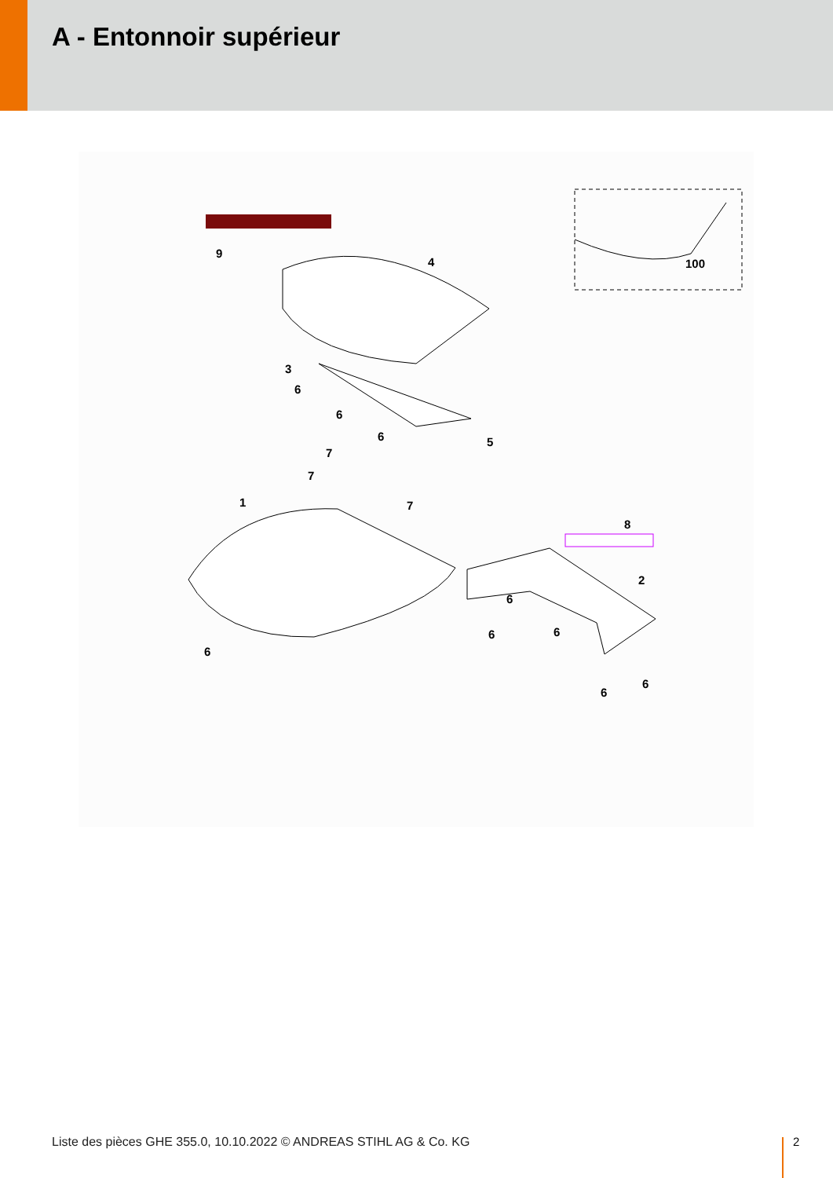A - Entonnoir supérieur
100
9
4
3
6
6
6
5
7
7
7
1
6
8
2
6
6
6
6
6
Liste des pièces GHE 355.0, 10.10.2022 © ANDREAS STIHL AG & Co. KG
2